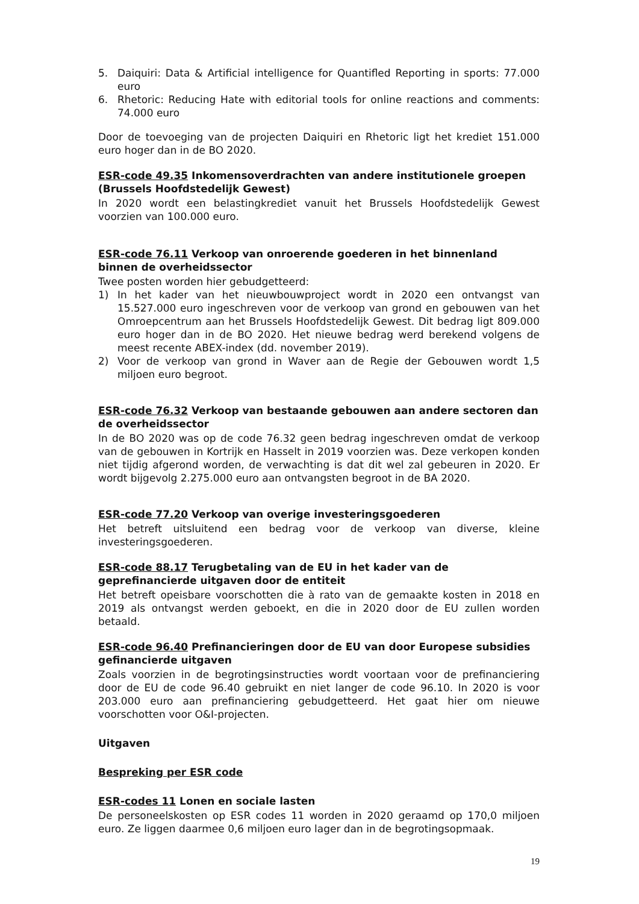5. Daiquiri: Data & Artificial intelligence for Quantifled Reporting in sports: 77.000 euro
6. Rhetoric: Reducing Hate with editorial tools for online reactions and comments: 74.000 euro
Door de toevoeging van de projecten Daiquiri en Rhetoric ligt het krediet 151.000 euro hoger dan in de BO 2020.
ESR-code 49.35 Inkomensoverdrachten van andere institutionele groepen (Brussels Hoofdstedelijk Gewest)
In 2020 wordt een belastingkrediet vanuit het Brussels Hoofdstedelijk Gewest voorzien van 100.000 euro.
ESR-code 76.11 Verkoop van onroerende goederen in het binnenland binnen de overheidssector
Twee posten worden hier gebudgetteerd:
1) In het kader van het nieuwbouwproject wordt in 2020 een ontvangst van 15.527.000 euro ingeschreven voor de verkoop van grond en gebouwen van het Omroepcentrum aan het Brussels Hoofdstedelijk Gewest. Dit bedrag ligt 809.000 euro hoger dan in de BO 2020. Het nieuwe bedrag werd berekend volgens de meest recente ABEX-index (dd. november 2019).
2) Voor de verkoop van grond in Waver aan de Regie der Gebouwen wordt 1,5 miljoen euro begroot.
ESR-code 76.32 Verkoop van bestaande gebouwen aan andere sectoren dan de overheidssector
In de BO 2020 was op de code 76.32 geen bedrag ingeschreven omdat de verkoop van de gebouwen in Kortrijk en Hasselt in 2019 voorzien was. Deze verkopen konden niet tijdig afgerond worden, de verwachting is dat dit wel zal gebeuren in 2020. Er wordt bijgevolg 2.275.000 euro aan ontvangsten begroot in de BA 2020.
ESR-code 77.20 Verkoop van overige investeringsgoederen
Het betreft uitsluitend een bedrag voor de verkoop van diverse, kleine investeringsgoederen.
ESR-code 88.17 Terugbetaling van de EU in het kader van de geprefinancierde uitgaven door de entiteit
Het betreft opeisbare voorschotten die à rato van de gemaakte kosten in 2018 en 2019 als ontvangst werden geboekt, en die in 2020 door de EU zullen worden betaald.
ESR-code 96.40 Prefinancieringen door de EU van door Europese subsidies gefinancierde uitgaven
Zoals voorzien in de begrotingsinstructies wordt voortaan voor de prefinanciering door de EU de code 96.40 gebruikt en niet langer de code 96.10. In 2020 is voor 203.000 euro aan prefinanciering gebudgetteerd. Het gaat hier om nieuwe voorschotten voor O&I-projecten.
Uitgaven
Bespreking per ESR code
ESR-codes 11 Lonen en sociale lasten
De personeelskosten op ESR codes 11 worden in 2020 geraamd op 170,0 miljoen euro. Ze liggen daarmee 0,6 miljoen euro lager dan in de begrotingsopmaak.
19